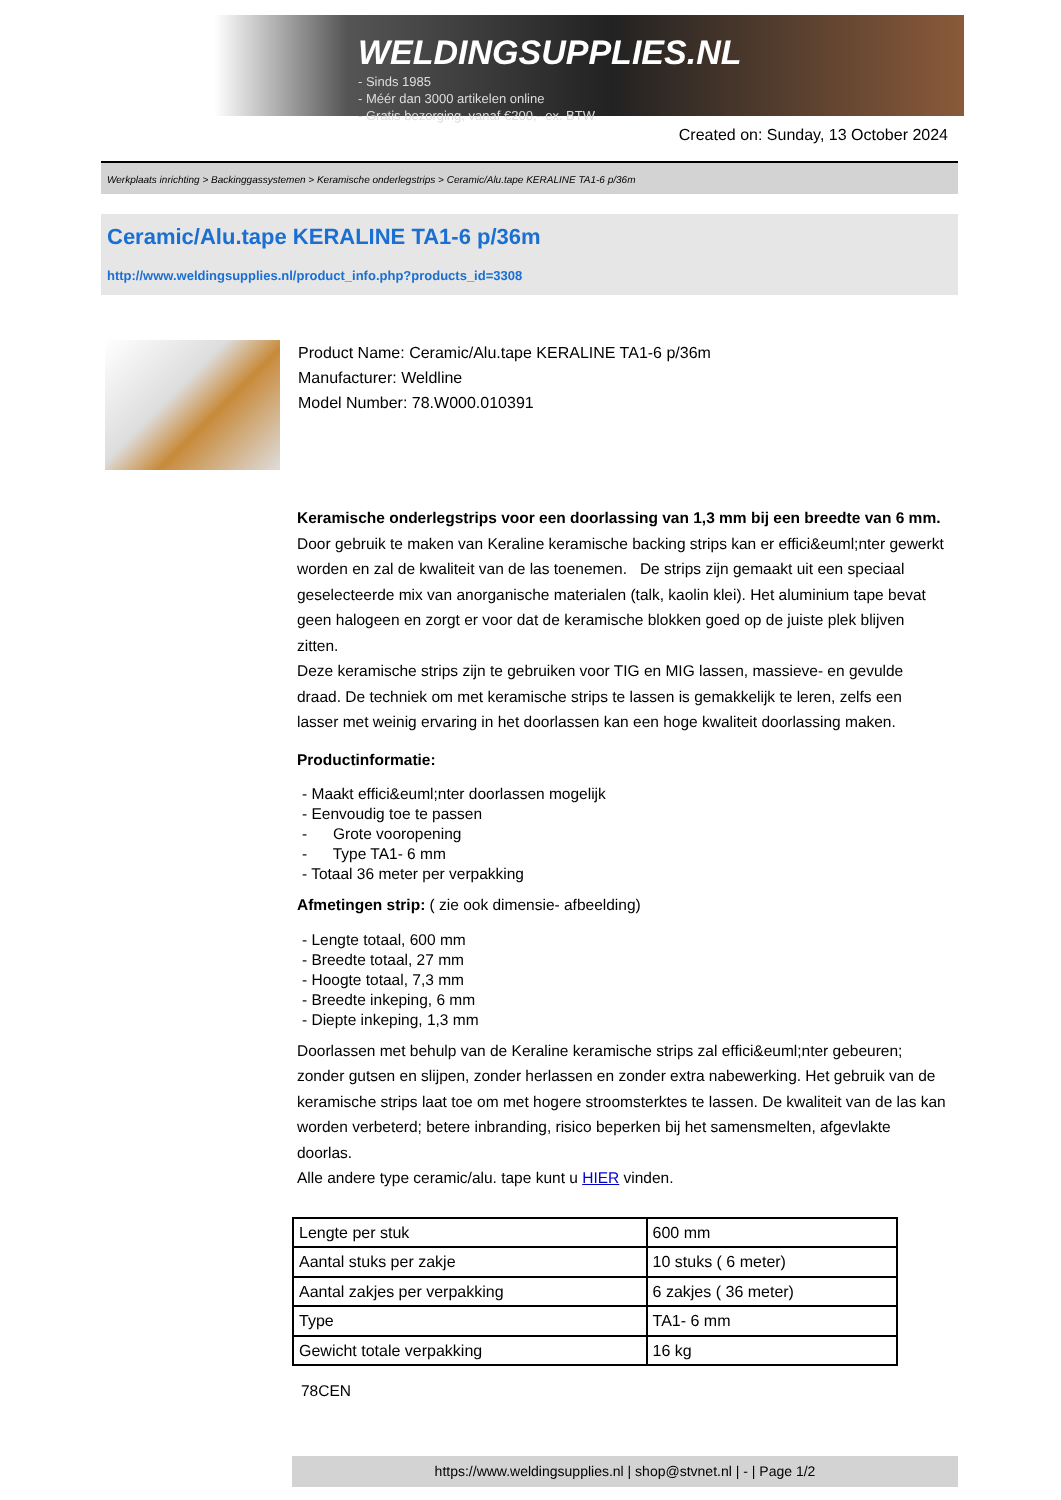WELDINGSUPPLIES.NL
- Sinds 1985
- Méér dan 3000 artikelen online
- Gratis bezorging, vanaf €200,--ex. BTW
Created on: Sunday, 13 October 2024
Werkplaats inrichting > Backinggassystemen > Keramische onderlegstrips > Ceramic/Alu.tape KERALINE TA1-6 p/36m
Ceramic/Alu.tape KERALINE TA1-6 p/36m
http://www.weldingsupplies.nl/product_info.php?products_id=3308
Product Name: Ceramic/Alu.tape KERALINE TA1-6 p/36m
Manufacturer: Weldline
Model Number: 78.W000.010391
Keramische onderlegstrips voor een doorlassing van 1,3 mm bij een breedte van 6 mm. Door gebruik te maken van Keraline keramische backing strips kan er effici&euml;nter gewerkt worden en zal de kwaliteit van de las toenemen. De strips zijn gemaakt uit een speciaal geselecteerde mix van anorganische materialen (talk, kaolin klei). Het aluminium tape bevat geen halogeen en zorgt er voor dat de keramische blokken goed op de juiste plek blijven zitten.
Deze keramische strips zijn te gebruiken voor TIG en MIG lassen, massieve- en gevulde draad. De techniek om met keramische strips te lassen is gemakkelijk te leren, zelfs een lasser met weinig ervaring in het doorlassen kan een hoge kwaliteit doorlassing maken.
Productinformatie:
- Maakt effici&euml;nter doorlassen mogelijk
- Eenvoudig toe te passen
- Grote vooropening
- Type TA1- 6 mm
- Totaal 36 meter per verpakking
Afmetingen strip: ( zie ook dimensie- afbeelding)
- Lengte totaal, 600 mm
- Breedte totaal, 27 mm
- Hoogte totaal, 7,3 mm
- Breedte inkeping, 6 mm
- Diepte inkeping, 1,3 mm
Doorlassen met behulp van de Keraline keramische strips zal effici&euml;nter gebeuren; zonder gutsen en slijpen, zonder herlassen en zonder extra nabewerking. Het gebruik van de keramische strips laat toe om met hogere stroomsterktes te lassen. De kwaliteit van de las kan worden verbeterd; betere inbranding, risico beperken bij het samensmelten, afgevlakte doorlas.
Alle andere type ceramic/alu. tape kunt u HIER vinden.
| Lengte per stuk | 600 mm |
| Aantal stuks per zakje | 10 stuks ( 6 meter) |
| Aantal zakjes per verpakking | 6 zakjes ( 36 meter) |
| Type | TA1- 6 mm |
| Gewicht totale verpakking | 16 kg |
78CEN
https://www.weldingsupplies.nl | shop@stvnet.nl | - | Page 1/2